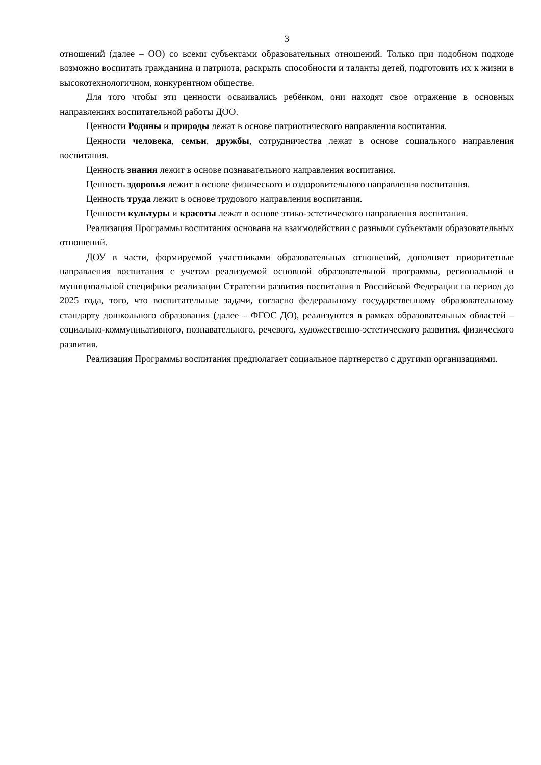3
отношений (далее – ОО) со всеми субъектами образовательных отношений. Только при подобном подходе возможно воспитать гражданина и патриота, раскрыть способности и таланты детей, подготовить их к жизни в высокотехнологичном, конкурентном обществе.
Для того чтобы эти ценности осваивались ребёнком, они находят свое отражение в основных направлениях воспитательной работы ДОО.
Ценности Родины и природы лежат в основе патриотического направления воспитания.
Ценности человека, семьи, дружбы, сотрудничества лежат в основе социального направления воспитания.
Ценность знания лежит в основе познавательного направления воспитания.
Ценность здоровья лежит в основе физического и оздоровительного направления воспитания.
Ценность труда лежит в основе трудового направления воспитания.
Ценности культуры и красоты лежат в основе этико-эстетического направления воспитания.
Реализация Программы воспитания основана на взаимодействии с разными субъектами образовательных отношений.
ДОУ в части, формируемой участниками образовательных отношений, дополняет приоритетные направления воспитания с учетом реализуемой основной образовательной программы, региональной и муниципальной специфики реализации Стратегии развития воспитания в Российской Федерации на период до 2025 года, того, что воспитательные задачи, согласно федеральному государственному образовательному стандарту дошкольного образования (далее – ФГОС ДО), реализуются в рамках образовательных областей – социально-коммуникативного, познавательного, речевого, художественно-эстетического развития, физического развития.
Реализация Программы воспитания предполагает социальное партнерство с другими организациями.